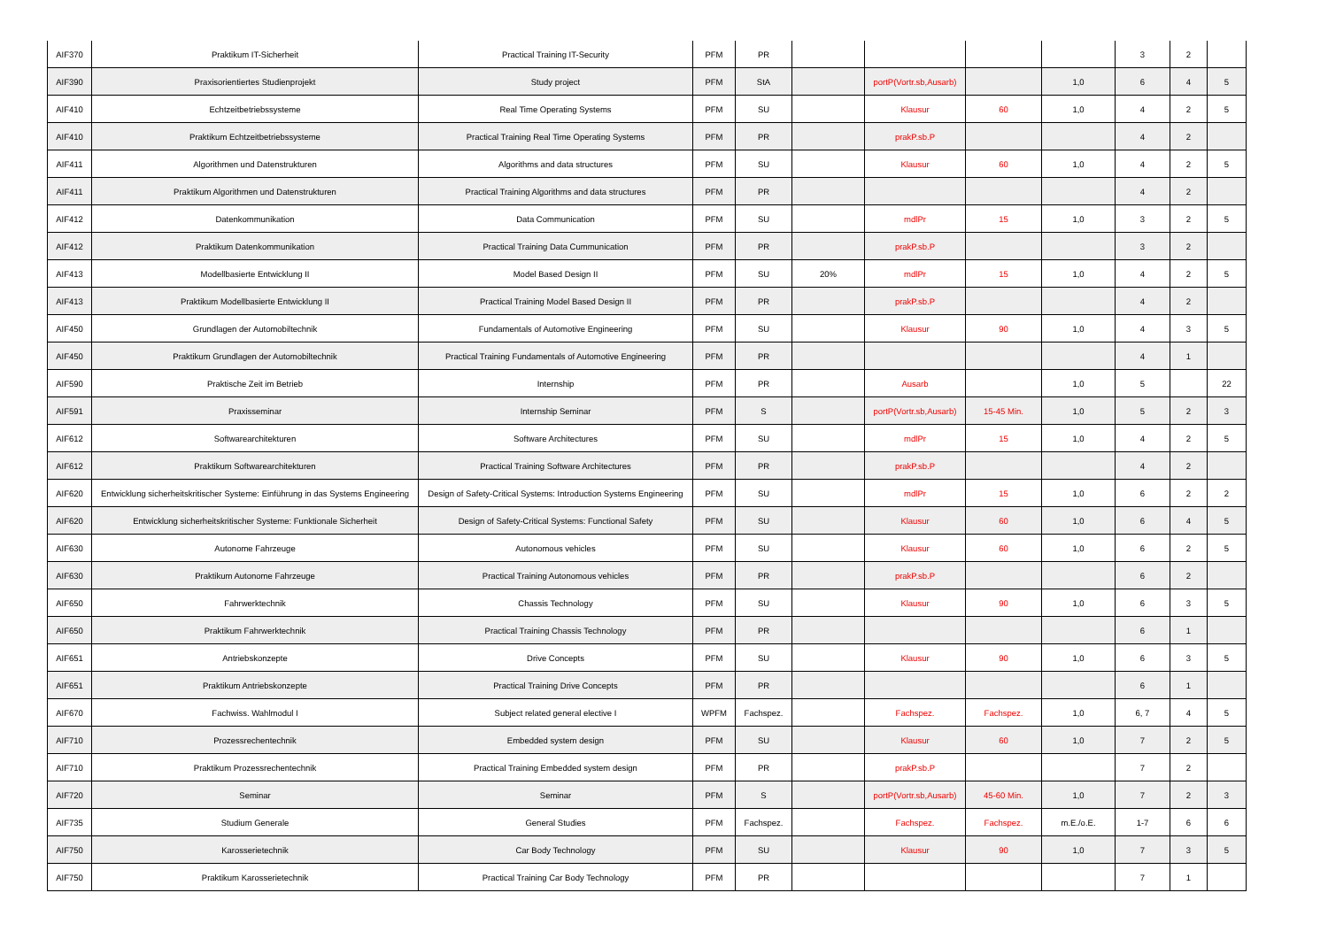| AIF370 | Praktikum IT-Sicherheit | Practical Training IT-Security | PFM | PR | | | | | 3 | 2 | |
| AIF390 | Praxisorientiertes Studienprojekt | Study project | PFM | StA | | portP(Vortr.sb,Ausarb) | | 1,0 | 6 | 4 | 5 |
| AIF410 | Echtzeitbetriebssysteme | Real Time Operating Systems | PFM | SU | | Klausur | 60 | 1,0 | 4 | 2 | 5 |
| AIF410 | Praktikum Echtzeitbetriebssysteme | Practical Training Real Time Operating Systems | PFM | PR | | prakP.sb.P | | | 4 | 2 | |
| AIF411 | Algorithmen und Datenstrukturen | Algorithms and data structures | PFM | SU | | Klausur | 60 | 1,0 | 4 | 2 | 5 |
| AIF411 | Praktikum Algorithmen und Datenstrukturen | Practical Training Algorithms and data structures | PFM | PR | | | | | 4 | 2 | |
| AIF412 | Datenkommunikation | Data Communication | PFM | SU | | mdlPr | 15 | 1,0 | 3 | 2 | 5 |
| AIF412 | Praktikum Datenkommunikation | Practical Training Data Cummunication | PFM | PR | | prakP.sb.P | | | 3 | 2 | |
| AIF413 | Modellbasierte Entwicklung II | Model Based Design II | PFM | SU | 20% | mdlPr | 15 | 1,0 | 4 | 2 | 5 |
| AIF413 | Praktikum Modellbasierte Entwicklung II | Practical Training Model Based Design II | PFM | PR | | prakP.sb.P | | | 4 | 2 | |
| AIF450 | Grundlagen der Automobiltechnik | Fundamentals of Automotive Engineering | PFM | SU | | Klausur | 90 | 1,0 | 4 | 3 | 5 |
| AIF450 | Praktikum Grundlagen der Automobiltechnik | Practical Training Fundamentals of Automotive Engineering | PFM | PR | | | | | 4 | 1 | |
| AIF590 | Praktische Zeit im Betrieb | Internship | PFM | PR | | Ausarb | | 1,0 | 5 | | 22 |
| AIF591 | Praxisseminar | Internship Seminar | PFM | S | | portP(Vortr.sb,Ausarb) | 15-45 Min. | 1,0 | 5 | 2 | 3 |
| AIF612 | Softwarearchitekturen | Software Architectures | PFM | SU | | mdlPr | 15 | 1,0 | 4 | 2 | 5 |
| AIF612 | Praktikum Softwarearchitekturen | Practical Training Software Architectures | PFM | PR | | prakP.sb.P | | | 4 | 2 | |
| AIF620 | Entwicklung sicherheitskritischer Systeme: Einführung in das Systems Engineering | Design of Safety-Critical Systems: Introduction Systems Engineering | PFM | SU | | mdlPr | 15 | 1,0 | 6 | 2 | 2 |
| AIF620 | Entwicklung sicherheitskritischer Systeme: Funktionale Sicherheit | Design of Safety-Critical Systems: Functional Safety | PFM | SU | | Klausur | 60 | 1,0 | 6 | 4 | 5 |
| AIF630 | Autonome Fahrzeuge | Autonomous vehicles | PFM | SU | | Klausur | 60 | 1,0 | 6 | 2 | 5 |
| AIF630 | Praktikum Autonome Fahrzeuge | Practical Training Autonomous vehicles | PFM | PR | | prakP.sb.P | | | 6 | 2 | |
| AIF650 | Fahrwerktechnik | Chassis Technology | PFM | SU | | Klausur | 90 | 1,0 | 6 | 3 | 5 |
| AIF650 | Praktikum Fahrwerktechnik | Practical Training Chassis Technology | PFM | PR | | | | | 6 | 1 | |
| AIF651 | Antriebskonzepte | Drive Concepts | PFM | SU | | Klausur | 90 | 1,0 | 6 | 3 | 5 |
| AIF651 | Praktikum Antriebskonzepte | Practical Training Drive Concepts | PFM | PR | | | | | 6 | 1 | |
| AIF670 | Fachwiss. Wahlmodul I | Subject related general elective I | WPFM | Fachspez. | | Fachspez. | Fachspez. | 1,0 | 6, 7 | 4 | 5 |
| AIF710 | Prozessrechentechnik | Embedded system design | PFM | SU | | Klausur | 60 | 1,0 | 7 | 2 | 5 |
| AIF710 | Praktikum Prozessrechentechnik | Practical Training Embedded system design | PFM | PR | | prakP.sb.P | | | 7 | 2 | |
| AIF720 | Seminar | Seminar | PFM | S | | portP(Vortr.sb,Ausarb) | 45-60 Min. | 1,0 | 7 | 2 | 3 |
| AIF735 | Studium Generale | General Studies | PFM | Fachspez. | | Fachspez. | Fachspez. | m.E./o.E. | 1-7 | 6 | 6 |
| AIF750 | Karosserietechnik | Car Body Technology | PFM | SU | | Klausur | 90 | 1,0 | 7 | 3 | 5 |
| AIF750 | Praktikum Karosserietechnik | Practical Training Car Body Technology | PFM | PR | | | | | 7 | 1 | |